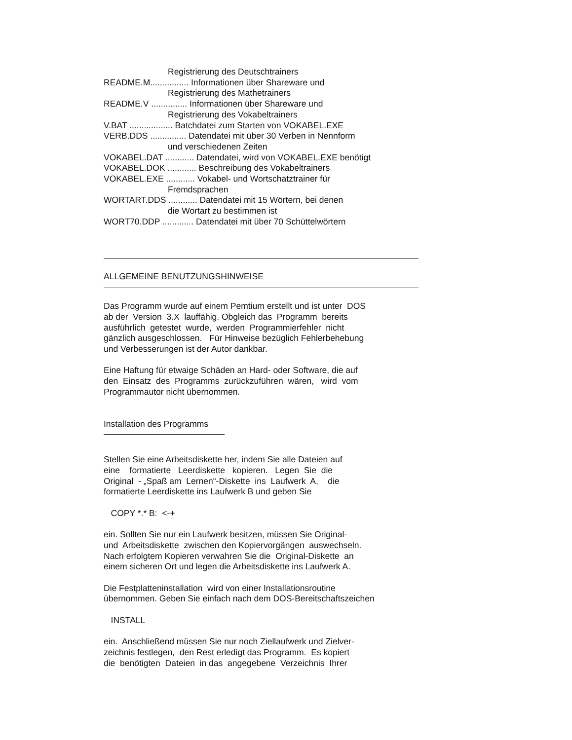Registrierung des Deutschtrainers
README.M................ Informationen über Shareware und
Registrierung des Mathetrainers
README.V ............... Informationen über Shareware und
Registrierung des Vokabeltrainers
V.BAT .................. Batchdatei zum Starten von VOKABEL.EXE
VERB.DDS ............... Datendatei mit über 30 Verben in Nennform
und verschiedenen Zeiten
VOKABEL.DAT ............ Datendatei, wird von VOKABEL.EXE benötigt
VOKABEL.DOK ............ Beschreibung des Vokabeltrainers
VOKABEL.EXE ............ Vokabel- und Wortschatztrainer für
Fremdsprachen
WORTART.DDS ............ Datendatei mit 15 Wörtern, bei denen
die Wortart zu bestimmen ist
WORT70.DDP ............. Datendatei mit über 70 Schüttelwörtern
ALLGEMEINE BENUTZUNGSHINWEISE
Das Programm wurde auf einem Pemtium erstellt und ist unter DOS
ab der Version 3.X lauffähig. Obgleich das Programm bereits
ausführlich getestet wurde, werden Programmierfehler nicht
gänzlich ausgeschlossen. Für Hinweise bezüglich Fehlerbehebung
und Verbesserungen ist der Autor dankbar.
Eine Haftung für etwaige Schäden an Hard- oder Software, die auf
den Einsatz des Programms zurückzuführen wären, wird vom
Programmautor nicht übernommen.
Installation des Programms
Stellen Sie eine Arbeitsdiskette her, indem Sie alle Dateien auf
eine formatierte Leerdiskette kopieren. Legen Sie die
Original - „Spaß am Lernen“-Diskette ins Laufwerk A, die
formatierte Leerdiskette ins Laufwerk B und geben Sie
COPY *.* B: <-+
ein. Sollten Sie nur ein Laufwerk besitzen, müssen Sie Original-
und Arbeitsdiskette zwischen den Kopiervorgängen auswechseln.
Nach erfolgtem Kopieren verwahren Sie die Original-Diskette an
einem sicheren Ort und legen die Arbeitsdiskette ins Laufwerk A.
Die Festplatteninstallation wird von einer Installationsroutine
übernommen. Geben Sie einfach nach dem DOS-Bereitschaftszeichen
INSTALL
ein. Anschließend müssen Sie nur noch Ziellaufwerk und Zielver-
zeichnis festlegen, den Rest erledigt das Programm. Es kopiert
die benötigten Dateien in das angegebene Verzeichnis Ihrer